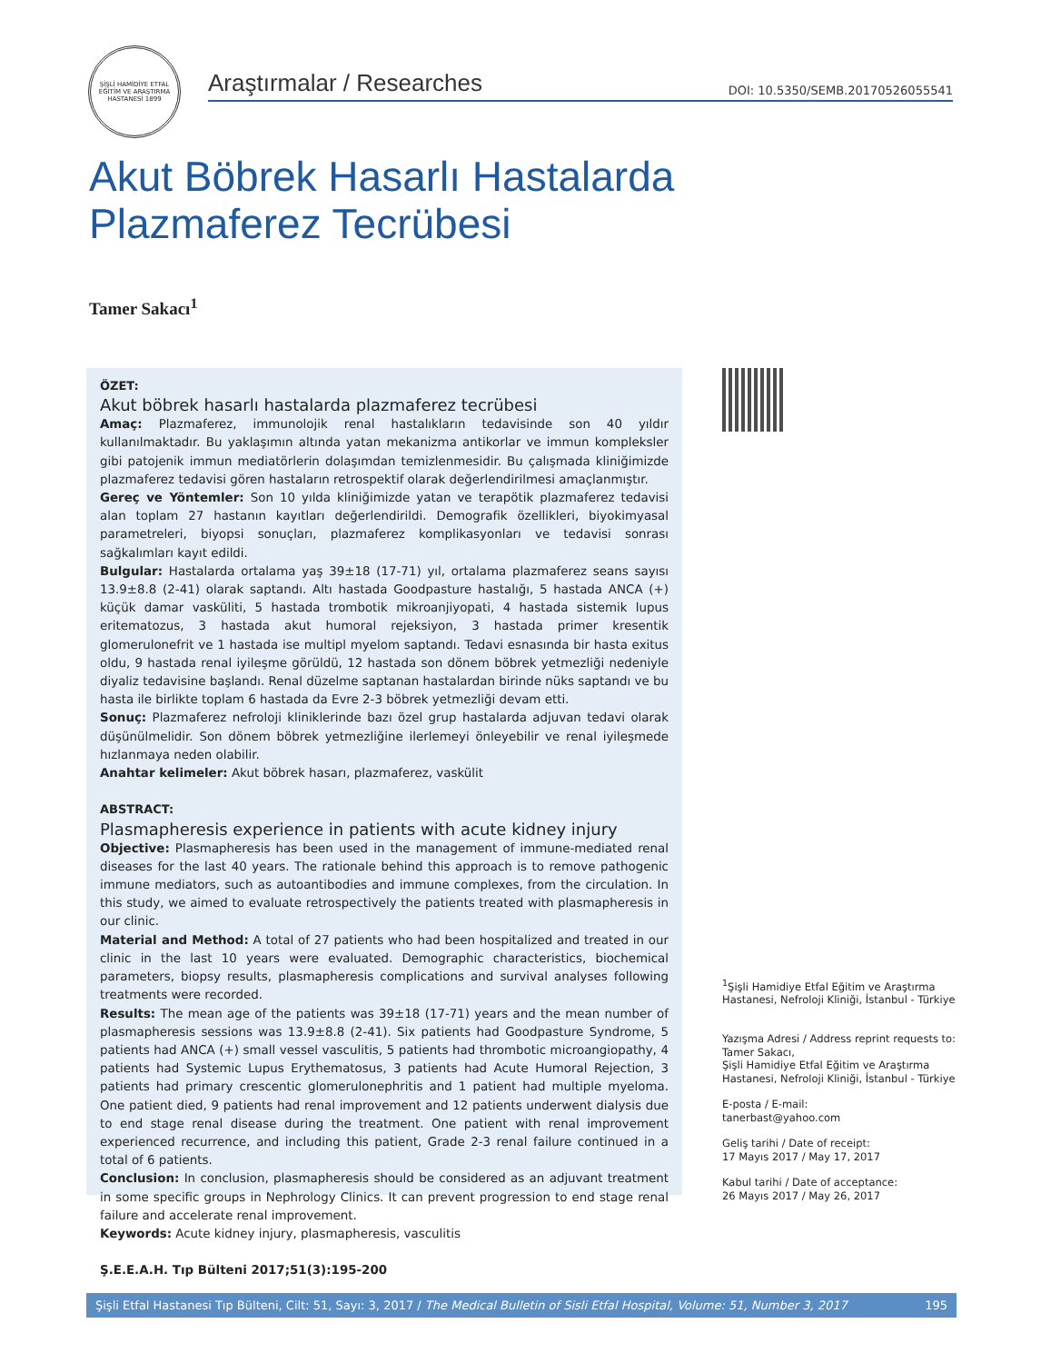ŞİŞLİ HAMİDİYE ETFAL EĞİTİM VE ARAŞTIRMA HASTANESİ 1899
Araştırmalar / Researches DOI: 10.5350/SEMB.20170526055541
Akut Böbrek Hasarlı Hastalarda Plazmaferez Tecrübesi
Tamer Sakacı<sup>1</sup>
ÖZET:
Akut böbrek hasarlı hastalarda plazmaferez tecrübesi
Amaç: Plazmaferez, immunolojik renal hastalıkların tedavisinde son 40 yıldır kullanılmaktadır. Bu yaklaşımın altında yatan mekanizma antikorlar ve immun kompleksler gibi patojenik immun mediatörlerin dolaşımdan temizlenmesidir. Bu çalışmada kliniğimizde plazmaferez tedavisi gören hastaların retrospektif olarak değerlendirilmesi amaçlanmıştır.
Gereç ve Yöntemler: Son 10 yılda kliniğimizde yatan ve terapötik plazmaferez tedavisi alan toplam 27 hastanın kayıtları değerlendirildi. Demografik özellikleri, biyokimyasal parametreleri, biyopsi sonuçları, plazmaferez komplikasyonları ve tedavisi sonrası sağkalımları kayıt edildi.
Bulgular: Hastalarda ortalama yaş 39±18 (17-71) yıl, ortalama plazmaferez seans sayısı 13.9±8.8 (2-41) olarak saptandı. Altı hastada Goodpasture hastalığı, 5 hastada ANCA (+) küçük damar vasküliti, 5 hastada trombotik mikroanjiyopati, 4 hastada sistemik lupus eritematozus, 3 hastada akut humoral rejeksiyon, 3 hastada primer kresentik glomerulonefrit ve 1 hastada ise multipl myelom saptandı. Tedavi esnasında bir hasta exitus oldu, 9 hastada renal iyileşme görüldü, 12 hastada son dönem böbrek yetmezliği nedeniyle diyaliz tedavisine başlandı. Renal düzelme saptanan hastalardan birinde nüks saptandı ve bu hasta ile birlikte toplam 6 hastada da Evre 2-3 böbrek yetmezliği devam etti.
Sonuç: Plazmaferez nefroloji kliniklerinde bazı özel grup hastalarda adjuvan tedavi olarak düşünülmelidir. Son dönem böbrek yetmezliğine ilerlemeyi önleyebilir ve renal iyileşmede hızlanmaya neden olabilir.
Anahtar kelimeler: Akut böbrek hasarı, plazmaferez, vaskülit
ABSTRACT:
Plasmapheresis experience in patients with acute kidney injury
Objective: Plasmapheresis has been used in the management of immune-mediated renal diseases for the last 40 years. The rationale behind this approach is to remove pathogenic immune mediators, such as autoantibodies and immune complexes, from the circulation. In this study, we aimed to evaluate retrospectively the patients treated with plasmapheresis in our clinic.
Material and Method: A total of 27 patients who had been hospitalized and treated in our clinic in the last 10 years were evaluated. Demographic characteristics, biochemical parameters, biopsy results, plasmapheresis complications and survival analyses following treatments were recorded.
Results: The mean age of the patients was 39±18 (17-71) years and the mean number of plasmapheresis sessions was 13.9±8.8 (2-41). Six patients had Goodpasture Syndrome, 5 patients had ANCA (+) small vessel vasculitis, 5 patients had thrombotic microangiopathy, 4 patients had Systemic Lupus Erythematosus, 3 patients had Acute Humoral Rejection, 3 patients had primary crescentic glomerulonephritis and 1 patient had multiple myeloma. One patient died, 9 patients had renal improvement and 12 patients underwent dialysis due to end stage renal disease during the treatment. One patient with renal improvement experienced recurrence, and including this patient, Grade 2-3 renal failure continued in a total of 6 patients.
Conclusion: In conclusion, plasmapheresis should be considered as an adjuvant treatment in some specific groups in Nephrology Clinics. It can prevent progression to end stage renal failure and accelerate renal improvement.
Keywords: Acute kidney injury, plasmapheresis, vasculitis
Ş.E.E.A.H. Tıp Bülteni 2017;51(3):195-200
<sup>1</sup> Şişli Hamidiye Etfal Eğitim ve Araştırma Hastanesi, Nefroloji Kliniği, İstanbul - Türkiye
Yazışma Adresi / Address reprint requests to:
Tamer Sakacı,
Şişli Hamidiye Etfal Eğitim ve Araştırma Hastanesi, Nefroloji Kliniği, İstanbul - Türkiye
E-posta / E-mail:
tanerbast@yahoo.com
Geliş tarihi / Date of receipt:
17 Mayıs 2017 / May 17, 2017
Kabul tarihi / Date of acceptance:
26 Mayıs 2017 / May 26, 2017
Şişli Etfal Hastanesi Tıp Bülteni, Cilt: 51, Sayı: 3, 2017 / The Medical Bulletin of Sisli Etfal Hospital, Volume: 51, Number 3, 2017 195